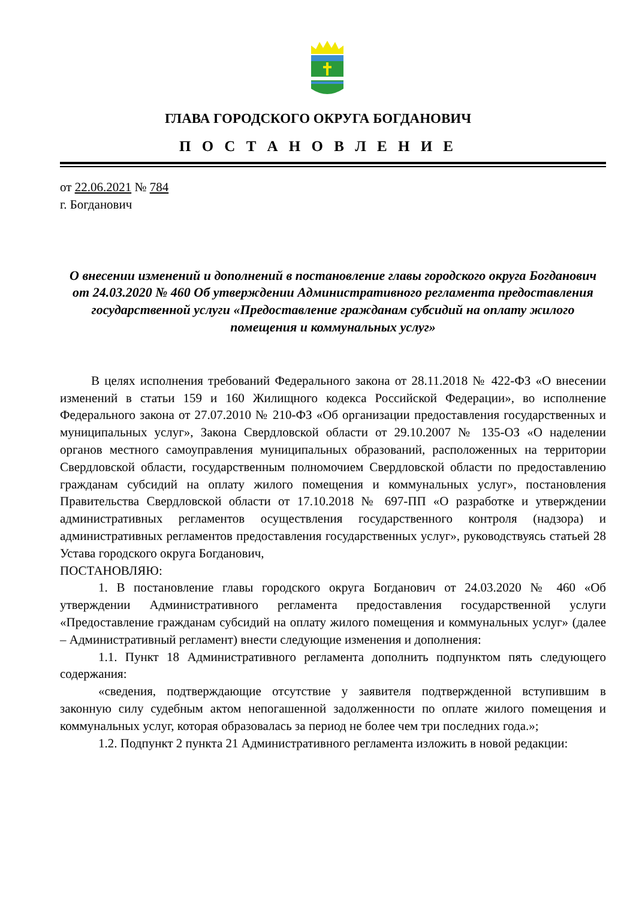ГЛАВА ГОРОДСКОГО ОКРУГА БОГДАНОВИЧ
П О С Т А Н О В Л Е Н И Е
от 22.06.2021 № 784
г. Богданович
О внесении изменений и дополнений в постановление главы городского округа Богданович от 24.03.2020 № 460 Об утверждении Административного регламента предоставления государственной услуги «Предоставление гражданам субсидий на оплату жилого помещения и коммунальных услуг»
В целях исполнения требований Федерального закона от 28.11.2018 № 422-ФЗ «О внесении изменений в статьи 159 и 160 Жилищного кодекса Российской Федерации», во исполнение Федерального закона от 27.07.2010 № 210-ФЗ «Об организации предоставления государственных и муниципальных услуг», Закона Свердловской области от 29.10.2007 № 135-ОЗ «О наделении органов местного самоуправления муниципальных образований, расположенных на территории Свердловской области, государственным полномочием Свердловской области по предоставлению гражданам субсидий на оплату жилого помещения и коммунальных услуг», постановления Правительства Свердловской области от 17.10.2018 № 697-ПП «О разработке и утверждении административных регламентов осуществления государственного контроля (надзора) и административных регламентов предоставления государственных услуг», руководствуясь статьей 28 Устава городского округа Богданович,
ПОСТАНОВЛЯЮ:
1. В постановление главы городского округа Богданович от 24.03.2020 № 460 «Об утверждении Административного регламента предоставления государственной услуги «Предоставление гражданам субсидий на оплату жилого помещения и коммунальных услуг» (далее – Административный регламент) внести следующие изменения и дополнения:
1.1. Пункт 18 Административного регламента дополнить подпунктом пять следующего содержания:
«сведения, подтверждающие отсутствие у заявителя подтвержденной вступившим в законную силу судебным актом непогашенной задолженности по оплате жилого помещения и коммунальных услуг, которая образовалась за период не более чем три последних года.»;
1.2. Подпункт 2 пункта 21 Административного регламента изложить в новой редакции: